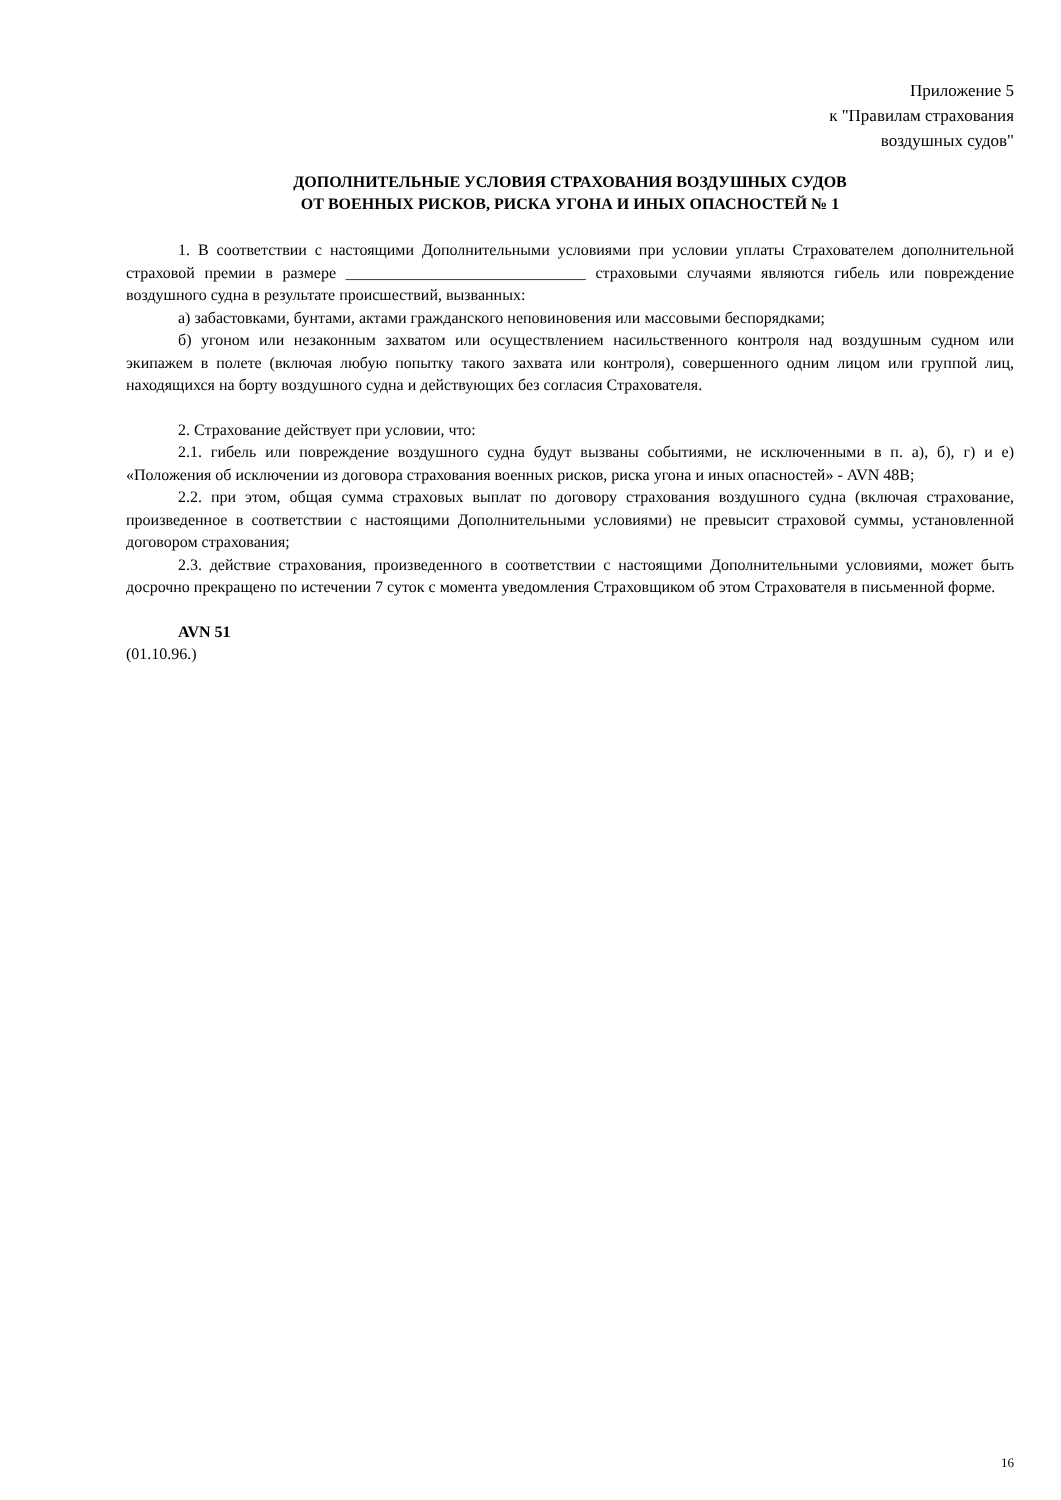Приложение 5
к "Правилам страхования
воздушных судов"
ДОПОЛНИТЕЛЬНЫЕ УСЛОВИЯ СТРАХОВАНИЯ ВОЗДУШНЫХ СУДОВ
ОТ ВОЕННЫХ РИСКОВ, РИСКА УГОНА И ИНЫХ ОПАСНОСТЕЙ № 1
1. В соответствии с настоящими Дополнительными условиями при условии уплаты Страхователем дополнительной страховой премии в размере ______________________________ страховыми случаями являются гибель или повреждение воздушного судна в результате происшествий, вызванных:
а) забастовками, бунтами, актами гражданского неповиновения или массовыми беспорядками;
б) угоном или незаконным захватом или осуществлением насильственного контроля над воздушным судном или экипажем в полете (включая любую попытку такого захвата или контроля), совершенного одним лицом или группой лиц, находящихся на борту воздушного судна и действующих без согласия Страхователя.
2. Страхование действует при условии, что:
2.1. гибель или повреждение воздушного судна будут вызваны событиями, не исключенными в п. а), б), г) и е) «Положения об исключении из договора страхования военных рисков, риска угона и иных опасностей» - AVN 48B;
2.2. при этом, общая сумма страховых выплат по договору страхования воздушного судна (включая страхование, произведенное в соответствии с настоящими Дополнительными условиями) не превысит страховой суммы, установленной договором страхования;
2.3. действие страхования, произведенного в соответствии с настоящими Дополнительными условиями, может быть досрочно прекращено по истечении 7 суток с момента уведомления Страховщиком об этом Страхователя в письменной форме.
AVN 51
(01.10.96.)
16